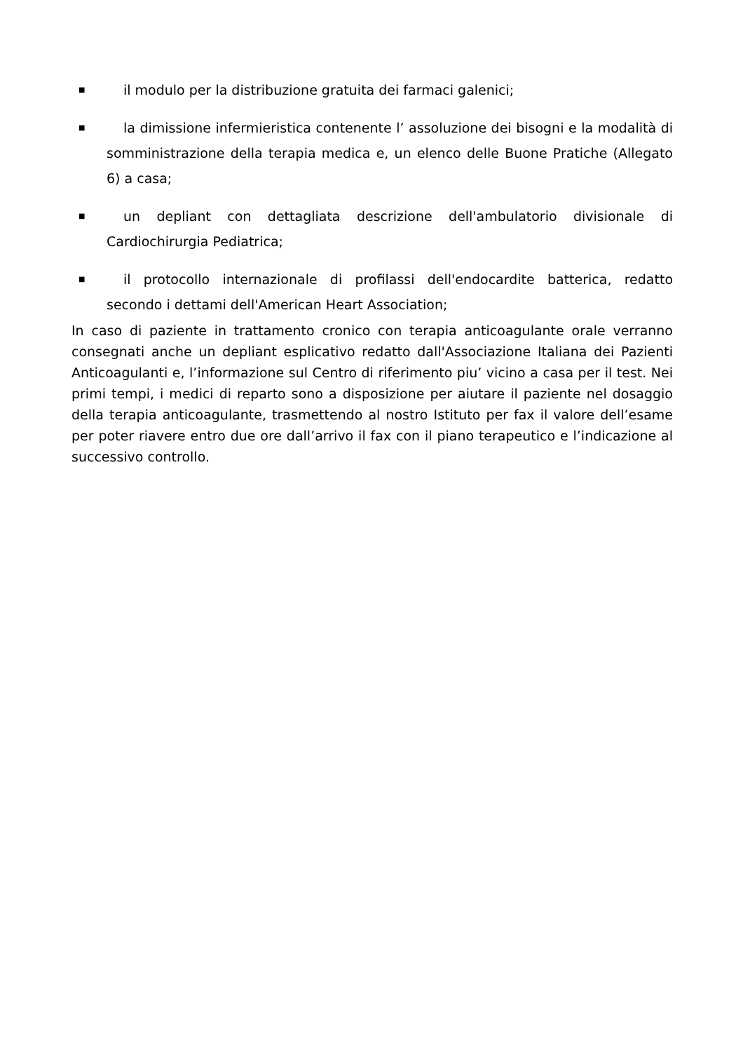■ il modulo per la distribuzione gratuita dei farmaci galenici;
■ la dimissione infermieristica contenente l’ assoluzione dei bisogni e la modalità di somministrazione della terapia medica e, un elenco delle Buone Pratiche (Allegato 6) a casa;
■ un depliant con dettagliata descrizione dell'ambulatorio divisionale di Cardiochirurgia Pediatrica;
■ il protocollo internazionale di profilassi dell'endocardite batterica, redatto secondo i dettami dell'American Heart Association;
In caso di paziente in trattamento cronico con terapia anticoagulante orale verranno consegnati anche un depliant esplicativo redatto dall'Associazione Italiana dei Pazienti Anticoagulanti e, l’informazione sul Centro di riferimento piu’ vicino a casa per il test. Nei primi tempi, i medici di reparto sono a disposizione per aiutare il paziente nel dosaggio della terapia anticoagulante, trasmettendo al nostro Istituto per fax il valore dell’esame per poter riavere entro due ore dall’arrivo il fax con il piano terapeutico e l’indicazione al successivo controllo.